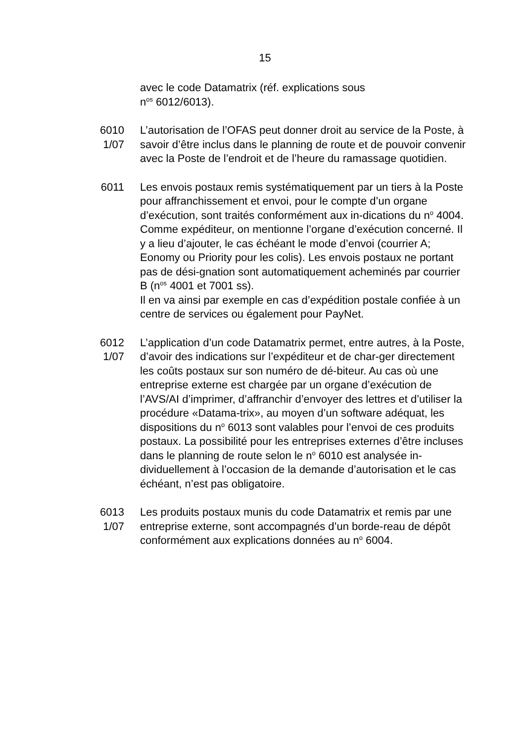15
avec le code Datamatrix (réf. explications sous
n<sup>os</sup> 6012/6013).
6010
1/07
L’autorisation de l’OFAS peut donner droit au service de la Poste, à savoir d’être inclus dans le planning de route et de pouvoir convenir avec la Poste de l’endroit et de l’heure du ramassage quotidien.
6011 Les envois postaux remis systématiquement par un tiers à la Poste pour affranchissement et envoi, pour le compte d’un organe d’exécution, sont traités conformément aux in-dications du n<sup>o</sup> 4004. Comme expéditeur, on mentionne l’organe d’exécution concerné. Il y a lieu d’ajouter, le cas échéant le mode d’envoi (courrier A; Eonomy ou Priority pour les colis). Les envois postaux ne portant pas de dési-gnation sont automatiquement acheminés par courrier B (n<sup>os</sup> 4001 et 7001 ss).
Il en va ainsi par exemple en cas d’expédition postale confiée à un centre de services ou également pour PayNet.
6012
1/07
L’application d’un code Datamatrix permet, entre autres, à la Poste, d’avoir des indications sur l’expéditeur et de char-ger directement les coûts postaux sur son numéro de dé-biteur. Au cas où une entreprise externe est chargée par un organe d’exécution de l’AVS/AI d’imprimer, d’affranchir d’envoyer des lettres et d’utiliser la procédure «Datama-trix», au moyen d’un software adéquat, les dispositions du n<sup>o</sup> 6013 sont valables pour l’envoi de ces produits postaux. La possibilité pour les entreprises externes d’être incluses dans le planning de route selon le n<sup>o</sup> 6010 est analysée in-dividuellement à l’occasion de la demande d’autorisation et le cas échéant, n’est pas obligatoire.
6013
1/07
Les produits postaux munis du code Datamatrix et remis par une entreprise externe, sont accompagnés d’un borde-reau de dépôt conformément aux explications données au n<sup>o</sup> 6004.